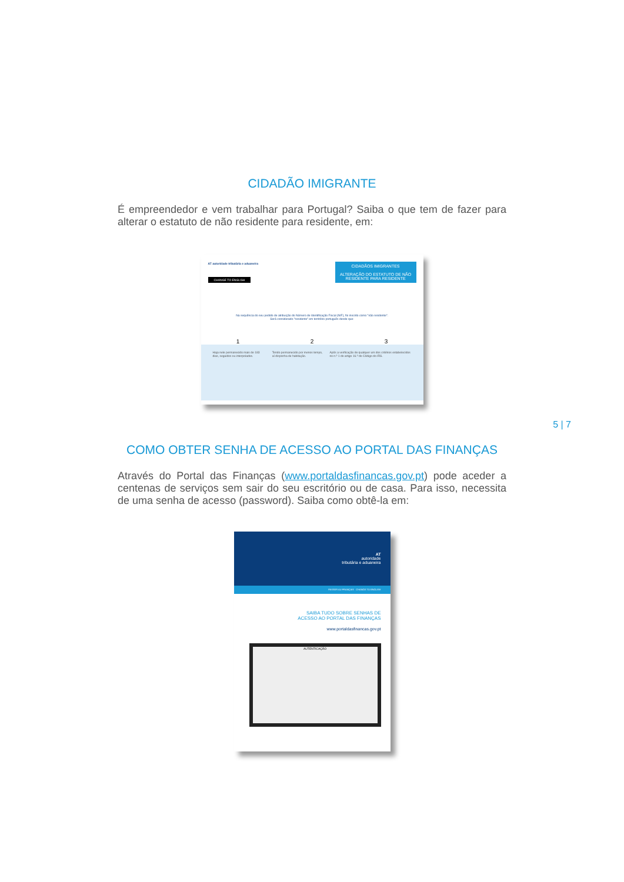CIDADÃO IMIGRANTE
É empreendedor e vem trabalhar para Portugal? Saiba o que tem de fazer para alterar o estatuto de não residente para residente, em:
AT autoridade tributária e aduaneira
CHANGE TO ENGLISH
CIDADÃOS IMIGRANTES
ALTERAÇÃO DO ESTATUTO DE NÃO RESIDENTE PARA RESIDENTE
Na sequência do seu pedido de atribuição do Número de Identificação Fiscal (NIF), foi inscrito como "não residente".
Será considerado "residente" em território português desde que:
1 2 3
Haja nele permanecido mais de 183 dias, seguidos ou interpolados.
Tendo permanecido por menos tempo, aí disponha de habitação.
Após a verificação de qualquer um dos critérios estabelecidos no n.º 1 do artigo 16.º do Código do IRS.
5 | 7
COMO OBTER SENHA DE ACESSO AO PORTAL DAS FINANÇAS
Através do Portal das Finanças (www.portaldasfinancas.gov.pt) pode aceder a centenas de serviços sem sair do seu escritório ou de casa. Para isso, necessita de uma senha de acesso (password). Saiba como obtê-la em:
AT
autoridade
tributária e aduaneira
PASSER AU FRANÇAIS CHANGE TO ENGLISH
SAIBA TUDO SOBRE SENHAS DE
ACESSO AO PORTAL DAS FINANÇAS
www.portaldasfinancas.gov.pt
AUTENTICAÇÃO